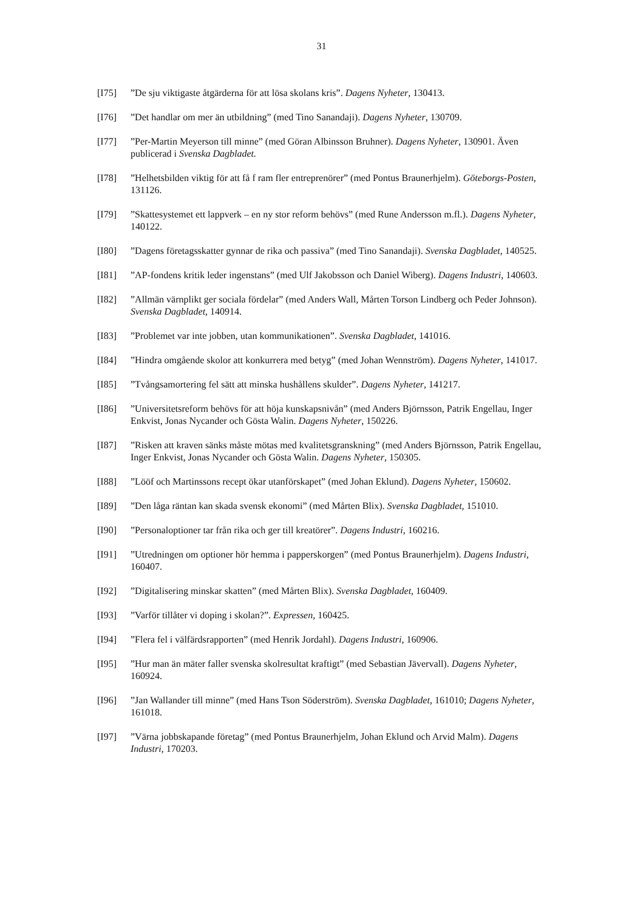31
[I75] ”De sju viktigaste åtgärderna för att lösa skolans kris”. Dagens Nyheter, 130413.
[I76] ”Det handlar om mer än utbildning” (med Tino Sanandaji). Dagens Nyheter, 130709.
[I77] ”Per-Martin Meyerson till minne” (med Göran Albinsson Bruhner). Dagens Nyheter, 130901. Även publicerad i Svenska Dagbladet.
[I78] ”Helhetsbilden viktig för att få f ram fler entreprenörer” (med Pontus Braunerhjelm). Göteborgs-Posten, 131126.
[I79] ”Skattesystemet ett lappverk – en ny stor reform behövs” (med Rune Andersson m.fl.). Dagens Nyheter, 140122.
[I80] ”Dagens företagsskatter gynnar de rika och passiva” (med Tino Sanandaji). Svenska Dagbladet, 140525.
[I81] ”AP-fondens kritik leder ingenstans” (med Ulf Jakobsson och Daniel Wiberg). Dagens Industri, 140603.
[I82] ”Allmän värnplikt ger sociala fördelar” (med Anders Wall, Mårten Torson Lindberg och Peder Johnson). Svenska Dagbladet, 140914.
[I83] ”Problemet var inte jobben, utan kommunikationen”. Svenska Dagbladet, 141016.
[I84] ”Hindra omgående skolor att konkurrera med betyg” (med Johan Wennström). Dagens Nyheter, 141017.
[I85] ”Tvångsamortering fel sätt att minska hushållens skulder”. Dagens Nyheter, 141217.
[I86] ”Universitetsreform behövs för att höja kunskapsnivån” (med Anders Björnsson, Patrik Engellau, Inger Enkvist, Jonas Nycander och Gösta Walin. Dagens Nyheter, 150226.
[I87] ”Risken att kraven sänks måste mötas med kvalitetsgranskning” (med Anders Björnsson, Patrik Engellau, Inger Enkvist, Jonas Nycander och Gösta Walin. Dagens Nyheter, 150305.
[I88] ”Lööf och Martinssons recept ökar utanförskapet” (med Johan Eklund). Dagens Nyheter, 150602.
[I89] ”Den låga räntan kan skada svensk ekonomi” (med Mårten Blix). Svenska Dagbladet, 151010.
[I90] ”Personaloptioner tar från rika och ger till kreatörer”. Dagens Industri, 160216.
[I91] ”Utredningen om optioner hör hemma i papperskorgen” (med Pontus Braunerhjelm). Dagens Industri, 160407.
[I92] ”Digitalisering minskar skatten” (med Mårten Blix). Svenska Dagbladet, 160409.
[I93] ”Varför tillåter vi doping i skolan?”. Expressen, 160425.
[I94] ”Flera fel i välfärdsrapporten” (med Henrik Jordahl). Dagens Industri, 160906.
[I95] ”Hur man än mäter faller svenska skolresultat kraftigt” (med Sebastian Jävervall). Dagens Nyheter, 160924.
[I96] ”Jan Wallander till minne” (med Hans Tson Söderström). Svenska Dagbladet, 161010; Dagens Nyheter, 161018.
[I97] ”Värna jobbskapande företag” (med Pontus Braunerhjelm, Johan Eklund och Arvid Malm). Dagens Industri, 170203.